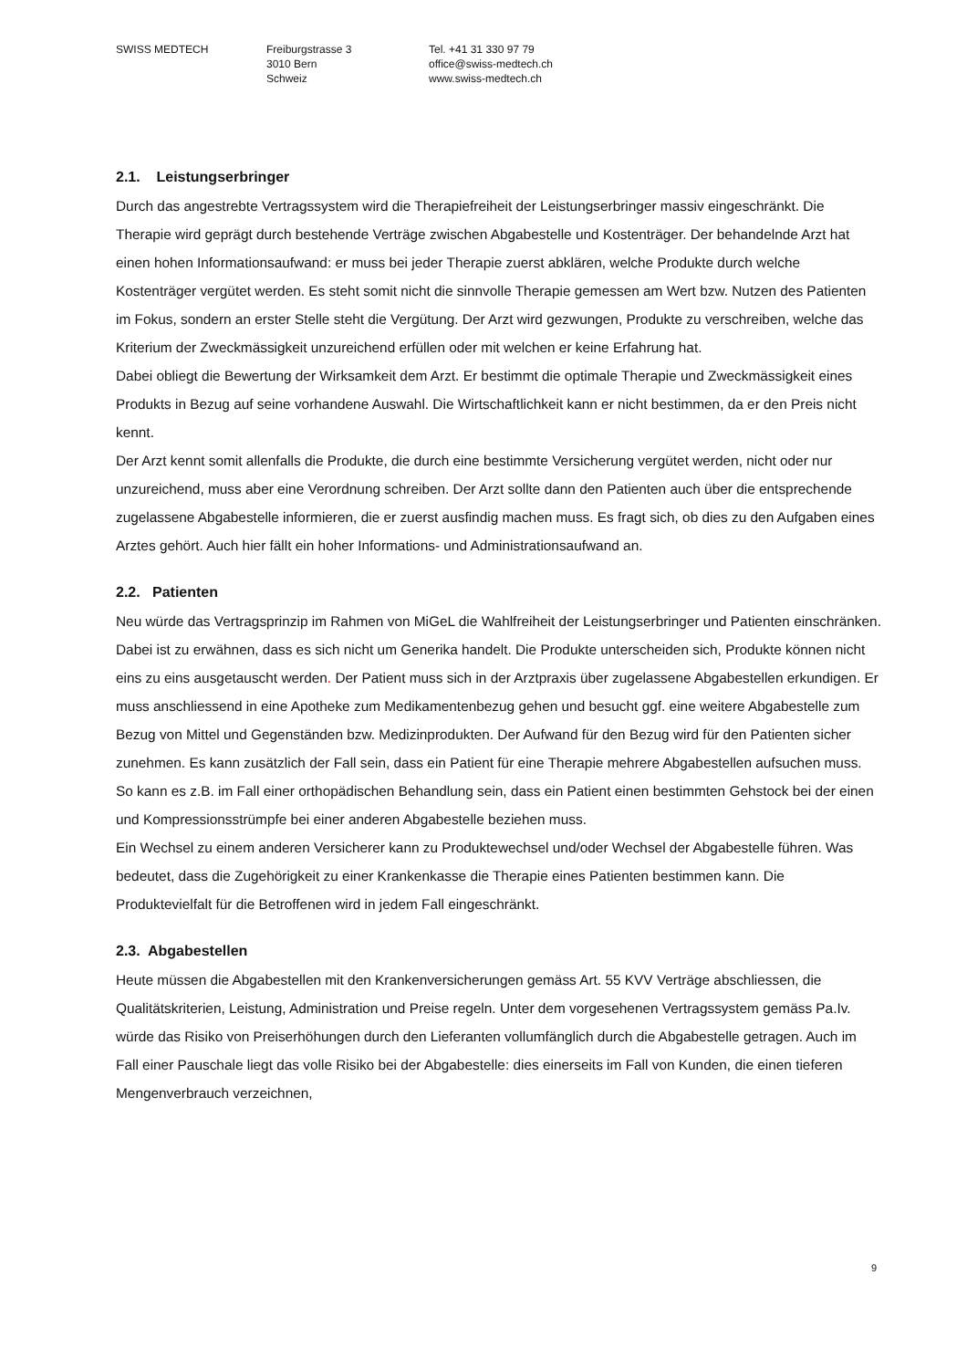SWISS MEDTECH Freiburgstrasse 3
3010 Bern
Schweiz
Tel. +41 31 330 97 79
office@swiss-medtech.ch
www.swiss-medtech.ch
2.1. Leistungserbringer
Durch das angestrebte Vertragssystem wird die Therapiefreiheit der Leistungserbringer massiv eingeschränkt. Die Therapie wird geprägt durch bestehende Verträge zwischen Abgabestelle und Kostenträger. Der behandelnde Arzt hat einen hohen Informationsaufwand: er muss bei jeder Therapie zuerst abklären, welche Produkte durch welche Kostenträger vergütet werden. Es steht somit nicht die sinnvolle Therapie gemessen am Wert bzw. Nutzen des Patienten im Fokus, sondern an erster Stelle steht die Vergütung. Der Arzt wird gezwungen, Produkte zu verschreiben, welche das Kriterium der Zweckmässigkeit unzureichend erfüllen oder mit welchen er keine Erfahrung hat.
Dabei obliegt die Bewertung der Wirksamkeit dem Arzt. Er bestimmt die optimale Therapie und Zweckmässigkeit eines Produkts in Bezug auf seine vorhandene Auswahl. Die Wirtschaftlichkeit kann er nicht bestimmen, da er den Preis nicht kennt.
Der Arzt kennt somit allenfalls die Produkte, die durch eine bestimmte Versicherung vergütet werden, nicht oder nur unzureichend, muss aber eine Verordnung schreiben. Der Arzt sollte dann den Patienten auch über die entsprechende zugelassene Abgabestelle informieren, die er zuerst ausfindig machen muss. Es fragt sich, ob dies zu den Aufgaben eines Arztes gehört. Auch hier fällt ein hoher Informations- und Administrationsaufwand an.
2.2. Patienten
Neu würde das Vertragsprinzip im Rahmen von MiGeL die Wahlfreiheit der Leistungserbringer und Patienten einschränken. Dabei ist zu erwähnen, dass es sich nicht um Generika handelt. Die Produkte unterscheiden sich, Produkte können nicht eins zu eins ausgetauscht werden. Der Patient muss sich in der Arztpraxis über zugelassene Abgabestellen erkundigen. Er muss anschliessend in eine Apotheke zum Medikamentenbezug gehen und besucht ggf. eine weitere Abgabestelle zum Bezug von Mittel und Gegenständen bzw. Medizinprodukten. Der Aufwand für den Bezug wird für den Patienten sicher zunehmen. Es kann zusätzlich der Fall sein, dass ein Patient für eine Therapie mehrere Abgabestellen aufsuchen muss. So kann es z.B. im Fall einer orthopädischen Behandlung sein, dass ein Patient einen bestimmten Gehstock bei der einen und Kompressionsstrümpfe bei einer anderen Abgabestelle beziehen muss.
Ein Wechsel zu einem anderen Versicherer kann zu Produktewechsel und/oder Wechsel der Abgabestelle führen. Was bedeutet, dass die Zugehörigkeit zu einer Krankenkasse die Therapie eines Patienten bestimmen kann. Die Produktevielfalt für die Betroffenen wird in jedem Fall eingeschränkt.
2.3. Abgabestellen
Heute müssen die Abgabestellen mit den Krankenversicherungen gemäss Art. 55 KVV Verträge abschliessen, die Qualitätskriterien, Leistung, Administration und Preise regeln. Unter dem vorgesehenen Vertragssystem gemäss Pa.Iv. würde das Risiko von Preiserhöhungen durch den Lieferanten vollumfänglich durch die Abgabestelle getragen. Auch im Fall einer Pauschale liegt das volle Risiko bei der Abgabestelle: dies einerseits im Fall von Kunden, die einen tieferen Mengenverbrauch verzeichnen,
9